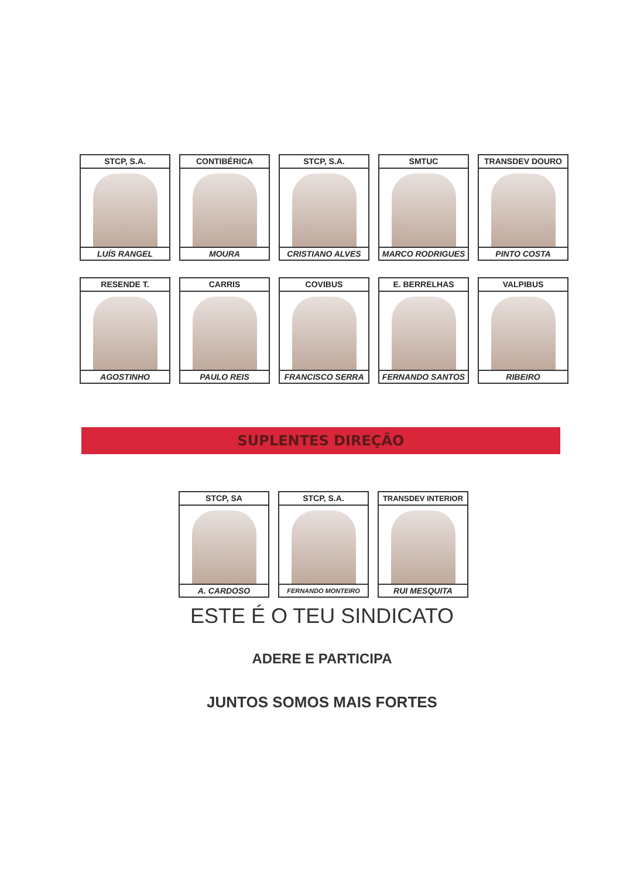STCP, S.A.
LUÍS RANGEL
CONTIBÉRICA
MOURA
STCP, S.A.
CRISTIANO ALVES
SMTUC
MARCO RODRIGUES
TRANSDEV DOURO
PINTO COSTA
RESENDE T.
AGOSTINHO
CARRIS
PAULO REIS
COVIBUS
FRANCISCO SERRA
E. BERRELHAS
FERNANDO SANTOS
VALPIBUS
RIBEIRO
SUPLENTES DIREÇÃO
STCP, SA
A. CARDOSO
STCP, S.A.
FERNANDO MONTEIRO
TRANSDEV INTERIOR
RUI MESQUITA
ESTE É O TEU SINDICATO
ADERE E PARTICIPA
JUNTOS SOMOS MAIS FORTES